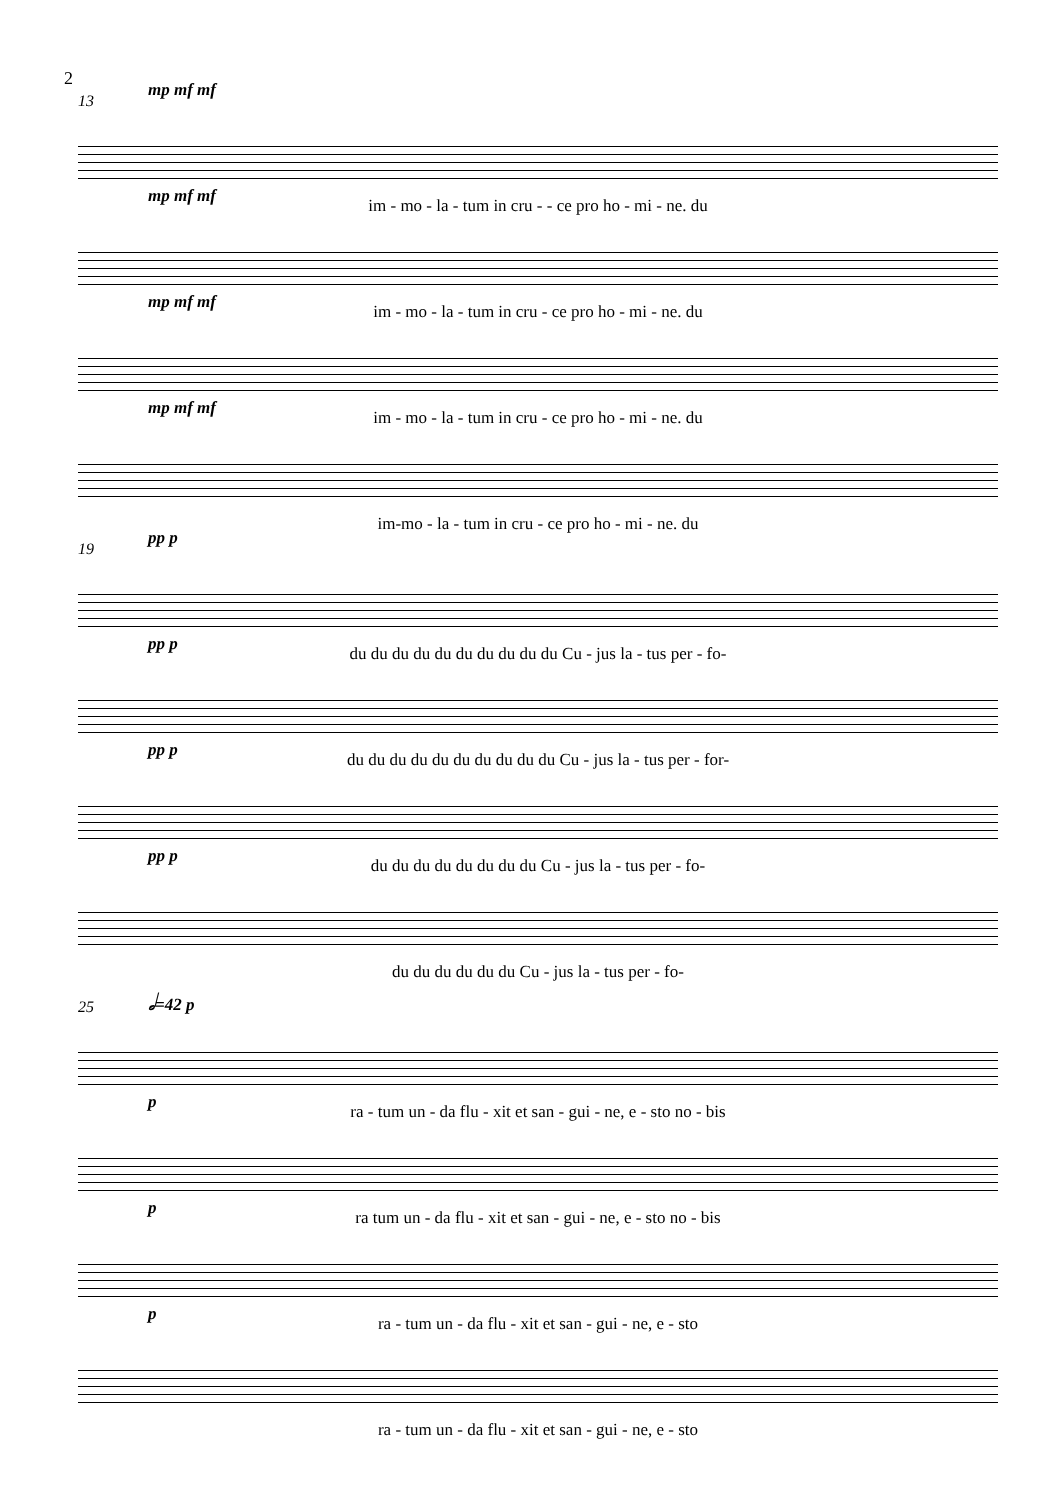2
13
mp mf mf
im - mo - la - tum in cru - - ce pro ho - mi - ne. du
mp mf mf
im - mo - la - tum in cru - ce pro ho - mi - ne. du
mp mf mf
im - mo - la - tum in cru - ce pro ho - mi - ne. du
mp mf mf
im-mo - la - tum in cru - ce pro ho - mi - ne. du
19
pp p
du du du du du du du du du du Cu - jus la - tus per - fo-
pp p
du du du du du du du du du du Cu - jus la - tus per - for-
pp p
du du du du du du du du Cu - jus la - tus per - fo-
pp p
du du du du du du Cu - jus la - tus per - fo-
25
𝅗𝅥=42 p
ra - tum un - da flu - xit et san - gui - ne, e - sto no - bis
p
ra tum un - da flu - xit et san - gui - ne, e - sto no - bis
p
ra - tum un - da flu - xit et san - gui - ne, e - sto
p
ra - tum un - da flu - xit et san - gui - ne, e - sto